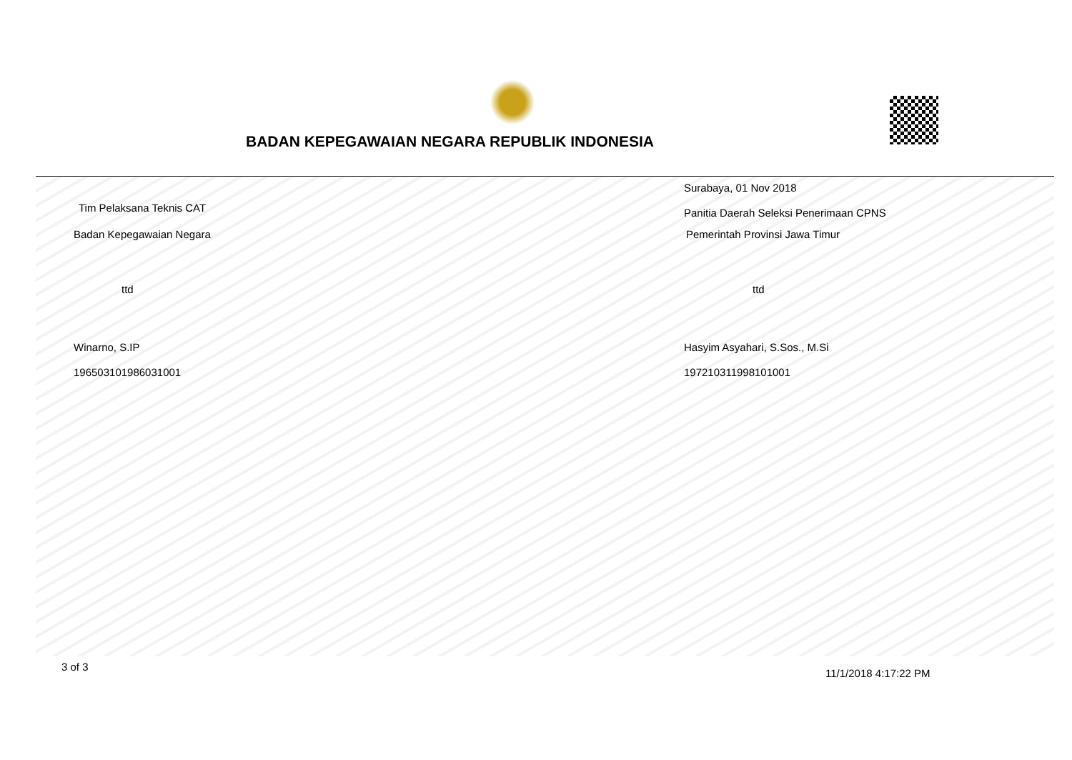BADAN KEPEGAWAIAN NEGARA REPUBLIK INDONESIA
Tim Pelaksana Teknis CAT
Badan Kepegawaian Negara
ttd
Winarno, S.IP
196503101986031001
Surabaya, 01 Nov 2018
Panitia Daerah Seleksi Penerimaan CPNS
Pemerintah Provinsi Jawa Timur
ttd
Hasyim Asyahari, S.Sos., M.Si
197210311998101001
3 of 3
11/1/2018 4:17:22 PM